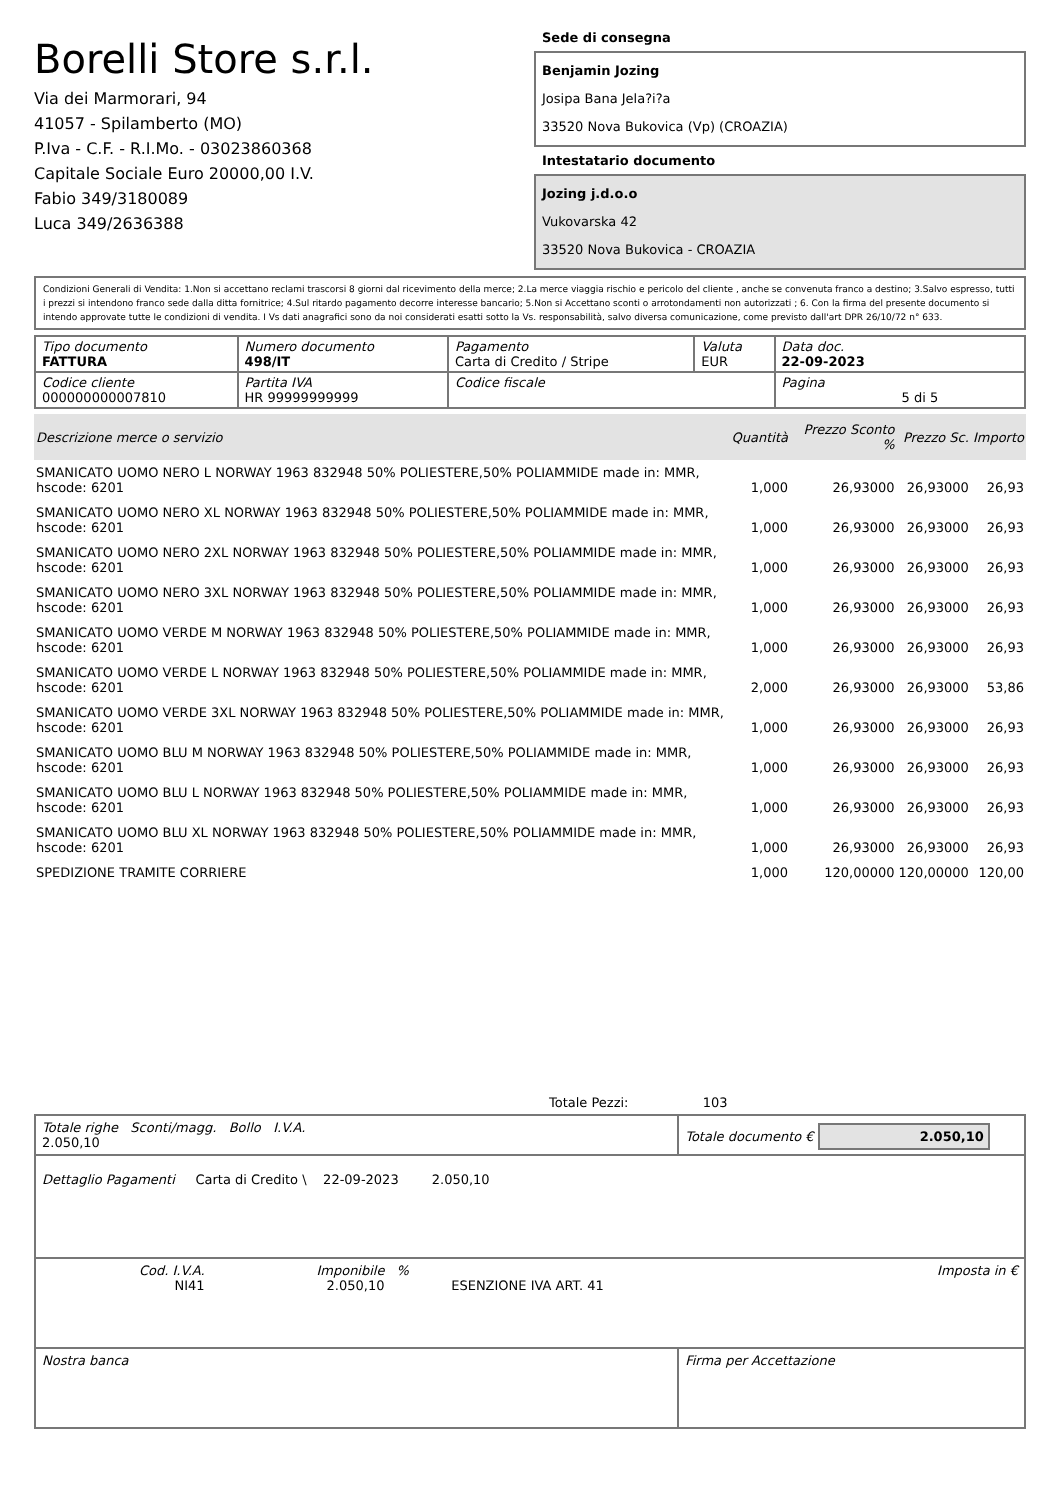Borelli Store s.r.l.
Via dei Marmorari, 94
41057 - Spilamberto (MO)
P.Iva - C.F. - R.I.Mo. - 03023860368
Capitale Sociale Euro 20000,00 I.V.
Fabio 349/3180089
Luca 349/2636388
Sede di consegna
Benjamin Jozing
Josipa Bana Jela?i?a
33520 Nova Bukovica (Vp) (CROAZIA)
Intestatario documento
Jozing j.d.o.o
Vukovarska 42
33520 Nova Bukovica - CROAZIA
Condizioni Generali di Vendita: 1.Non si accettano reclami trascorsi 8 giorni dal ricevimento della merce; 2.La merce viaggia rischio e pericolo del cliente , anche se convenuta franco a destino; 3.Salvo espresso, tutti i prezzi si intendono franco sede dalla ditta fornitrice; 4.Sul ritardo pagamento decorre interesse bancario; 5.Non si Accettano sconti o arrotondamenti non autorizzati ; 6. Con la firma del presente documento si intendo approvate tutte le condizioni di vendita. I Vs dati anagrafici sono da noi considerati esatti sotto la Vs. responsabilità, salvo diversa comunicazione, come previsto dall'art DPR 26/10/72 n° 633.
| Tipo documento FATTURA | Numero documento 498/IT | Pagamento Carta di Credito / Stripe | Valuta EUR | Data doc. 22-09-2023 |
| Codice cliente 000000000007810 | Partita IVA HR 99999999999 | Codice fiscale | | Pagina 5 di 5 |
| Descrizione merce o servizio | Quantità | Prezzo Sconto % | Prezzo Sc. | Importo |
| --- | --- | --- | --- | --- |
| SMANICATO UOMO NERO L NORWAY 1963 832948 50% POLIESTERE,50% POLIAMMIDE made in: MMR, hscode: 6201 | 1,000 | 26,93000 | 26,93000 | 26,93 |
| SMANICATO UOMO NERO XL NORWAY 1963 832948 50% POLIESTERE,50% POLIAMMIDE made in: MMR, hscode: 6201 | 1,000 | 26,93000 | 26,93000 | 26,93 |
| SMANICATO UOMO NERO 2XL NORWAY 1963 832948 50% POLIESTERE,50% POLIAMMIDE made in: MMR, hscode: 6201 | 1,000 | 26,93000 | 26,93000 | 26,93 |
| SMANICATO UOMO NERO 3XL NORWAY 1963 832948 50% POLIESTERE,50% POLIAMMIDE made in: MMR, hscode: 6201 | 1,000 | 26,93000 | 26,93000 | 26,93 |
| SMANICATO UOMO VERDE M NORWAY 1963 832948 50% POLIESTERE,50% POLIAMMIDE made in: MMR, hscode: 6201 | 1,000 | 26,93000 | 26,93000 | 26,93 |
| SMANICATO UOMO VERDE L NORWAY 1963 832948 50% POLIESTERE,50% POLIAMMIDE made in: MMR, hscode: 6201 | 2,000 | 26,93000 | 26,93000 | 53,86 |
| SMANICATO UOMO VERDE 3XL NORWAY 1963 832948 50% POLIESTERE,50% POLIAMMIDE made in: MMR, hscode: 6201 | 1,000 | 26,93000 | 26,93000 | 26,93 |
| SMANICATO UOMO BLU M NORWAY 1963 832948 50% POLIESTERE,50% POLIAMMIDE made in: MMR, hscode: 6201 | 1,000 | 26,93000 | 26,93000 | 26,93 |
| SMANICATO UOMO BLU L NORWAY 1963 832948 50% POLIESTERE,50% POLIAMMIDE made in: MMR, hscode: 6201 | 1,000 | 26,93000 | 26,93000 | 26,93 |
| SMANICATO UOMO BLU XL NORWAY 1963 832948 50% POLIESTERE,50% POLIAMMIDE made in: MMR, hscode: 6201 | 1,000 | 26,93000 | 26,93000 | 26,93 |
| SPEDIZIONE TRAMITE CORRIERE | 1,000 | 120,00000 | 120,00000 | 120,00 |
Totale Pezzi: 103
| Totale righe Sconti/magg. Bollo I.V.A. 2.050,10 | Totale documento € 2.050,10 |
Dettaglio Pagamenti Carta di Credito \ 22-09-2023 2.050,10
| Cod. I.V.A. NI41 | Imponibile 2.050,10 | % | ESENZIONE IVA ART. 41 | Imposta in € |
| Nostra banca | Firma per Accettazione |